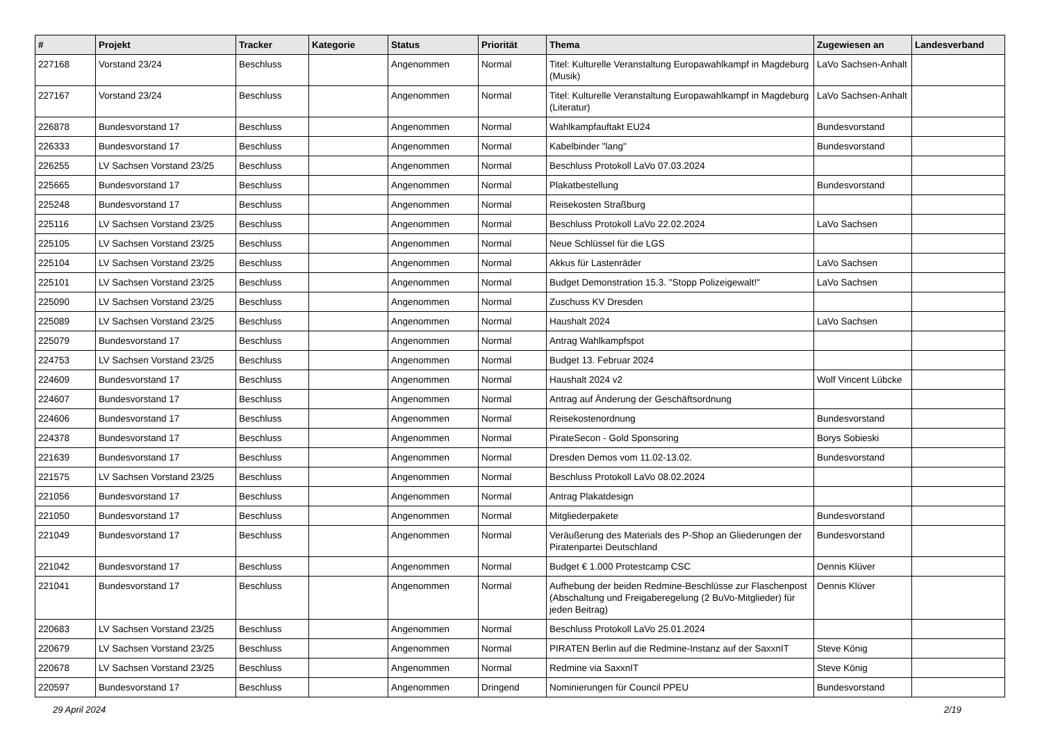| # | Projekt | Tracker | Kategorie | Status | Priorität | Thema | Zugewiesen an | Landesverband |
| --- | --- | --- | --- | --- | --- | --- | --- | --- |
| 227168 | Vorstand 23/24 | Beschluss | | Angenommen | Normal | Titel: Kulturelle Veranstaltung Europawahlkampf in Magdeburg (Musik) | LaVo Sachsen-Anhalt | |
| 227167 | Vorstand 23/24 | Beschluss | | Angenommen | Normal | Titel: Kulturelle Veranstaltung Europawahlkampf in Magdeburg (Literatur) | LaVo Sachsen-Anhalt | |
| 226878 | Bundesvorstand 17 | Beschluss | | Angenommen | Normal | Wahlkampfauftakt EU24 | Bundesvorstand | |
| 226333 | Bundesvorstand 17 | Beschluss | | Angenommen | Normal | Kabelbinder "lang" | Bundesvorstand | |
| 226255 | LV Sachsen Vorstand 23/25 | Beschluss | | Angenommen | Normal | Beschluss Protokoll LaVo 07.03.2024 | | |
| 225665 | Bundesvorstand 17 | Beschluss | | Angenommen | Normal | Plakatbestellung | Bundesvorstand | |
| 225248 | Bundesvorstand 17 | Beschluss | | Angenommen | Normal | Reisekosten Straßburg | | |
| 225116 | LV Sachsen Vorstand 23/25 | Beschluss | | Angenommen | Normal | Beschluss Protokoll LaVo 22.02.2024 | LaVo Sachsen | |
| 225105 | LV Sachsen Vorstand 23/25 | Beschluss | | Angenommen | Normal | Neue Schlüssel für die LGS | | |
| 225104 | LV Sachsen Vorstand 23/25 | Beschluss | | Angenommen | Normal | Akkus für Lastenräder | LaVo Sachsen | |
| 225101 | LV Sachsen Vorstand 23/25 | Beschluss | | Angenommen | Normal | Budget Demonstration 15.3. "Stopp Polizeigewalt!" | LaVo Sachsen | |
| 225090 | LV Sachsen Vorstand 23/25 | Beschluss | | Angenommen | Normal | Zuschuss KV Dresden | | |
| 225089 | LV Sachsen Vorstand 23/25 | Beschluss | | Angenommen | Normal | Haushalt 2024 | LaVo Sachsen | |
| 225079 | Bundesvorstand 17 | Beschluss | | Angenommen | Normal | Antrag Wahlkampfspot | | |
| 224753 | LV Sachsen Vorstand 23/25 | Beschluss | | Angenommen | Normal | Budget 13. Februar 2024 | | |
| 224609 | Bundesvorstand 17 | Beschluss | | Angenommen | Normal | Haushalt 2024 v2 | Wolf Vincent Lübcke | |
| 224607 | Bundesvorstand 17 | Beschluss | | Angenommen | Normal | Antrag auf Änderung der Geschäftsordnung | | |
| 224606 | Bundesvorstand 17 | Beschluss | | Angenommen | Normal | Reisekostenordnung | Bundesvorstand | |
| 224378 | Bundesvorstand 17 | Beschluss | | Angenommen | Normal | PirateSecon - Gold Sponsoring | Borys Sobieski | |
| 221639 | Bundesvorstand 17 | Beschluss | | Angenommen | Normal | Dresden Demos vom 11.02-13.02. | Bundesvorstand | |
| 221575 | LV Sachsen Vorstand 23/25 | Beschluss | | Angenommen | Normal | Beschluss Protokoll LaVo 08.02.2024 | | |
| 221056 | Bundesvorstand 17 | Beschluss | | Angenommen | Normal | Antrag Plakatdesign | | |
| 221050 | Bundesvorstand 17 | Beschluss | | Angenommen | Normal | Mitgliederpakete | Bundesvorstand | |
| 221049 | Bundesvorstand 17 | Beschluss | | Angenommen | Normal | Veräußerung des Materials des P-Shop an Gliederungen der Piratenpartei Deutschland | Bundesvorstand | |
| 221042 | Bundesvorstand 17 | Beschluss | | Angenommen | Normal | Budget € 1.000 Protestcamp CSC | Dennis Klüver | |
| 221041 | Bundesvorstand 17 | Beschluss | | Angenommen | Normal | Aufhebung der beiden Redmine-Beschlüsse zur Flaschenpost (Abschaltung und Freigaberegelung (2 BuVo-Mitglieder) für jeden Beitrag) | Dennis Klüver | |
| 220683 | LV Sachsen Vorstand 23/25 | Beschluss | | Angenommen | Normal | Beschluss Protokoll LaVo 25.01.2024 | | |
| 220679 | LV Sachsen Vorstand 23/25 | Beschluss | | Angenommen | Normal | PIRATEN Berlin auf die Redmine-Instanz auf der SaxxnIT | Steve König | |
| 220678 | LV Sachsen Vorstand 23/25 | Beschluss | | Angenommen | Normal | Redmine via SaxxnIT | Steve König | |
| 220597 | Bundesvorstand 17 | Beschluss | | Angenommen | Dringend | Nominierungen für Council PPEU | Bundesvorstand | |
29 April 2024 2/19